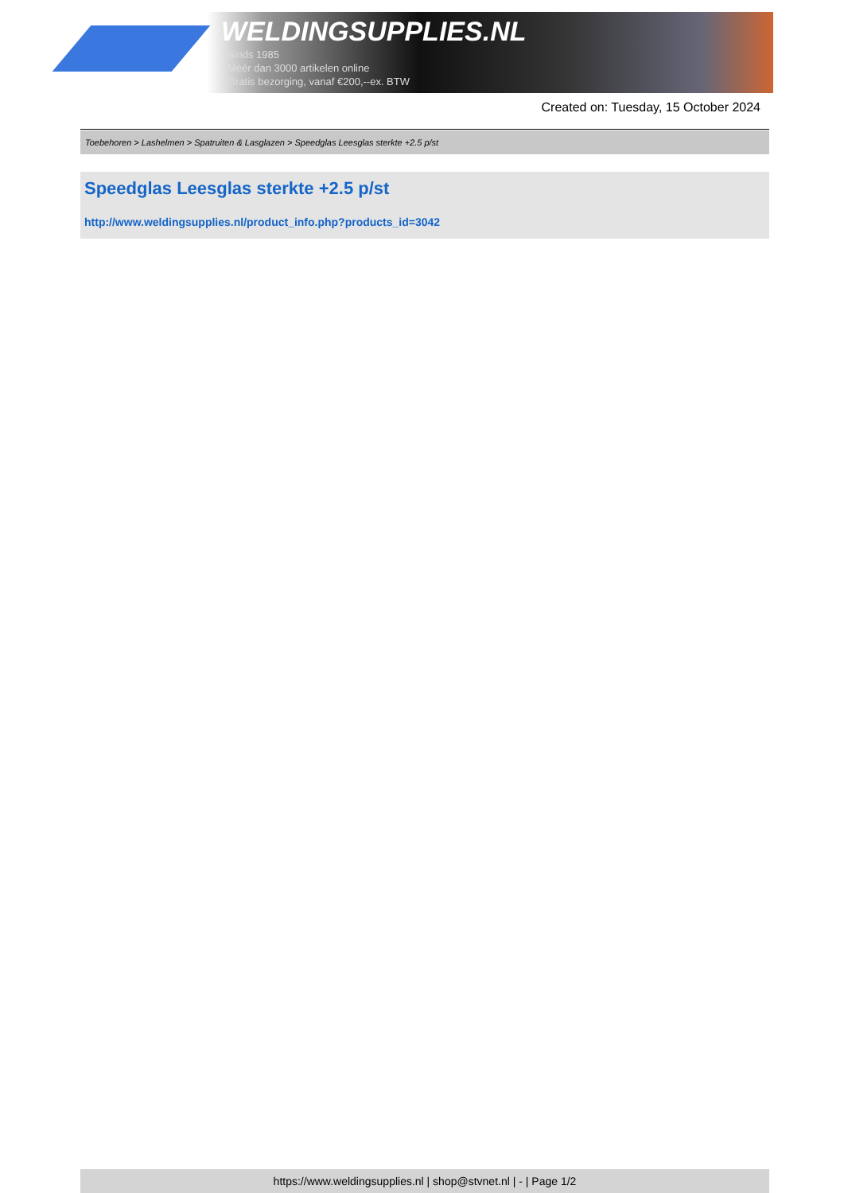WELDINGSUPPLIES.NL
- Sinds 1985
- Méér dan 3000 artikelen online
- Gratis bezorging, vanaf €200,--ex. BTW
Created on: Tuesday, 15 October 2024
Toebehoren > Lashelmen > Spatruiten & Lasglazen > Speedglas Leesglas sterkte +2.5 p/st
Speedglas Leesglas sterkte +2.5 p/st
http://www.weldingsupplies.nl/product_info.php?products_id=3042
https://www.weldingsupplies.nl | shop@stvnet.nl | - | Page 1/2